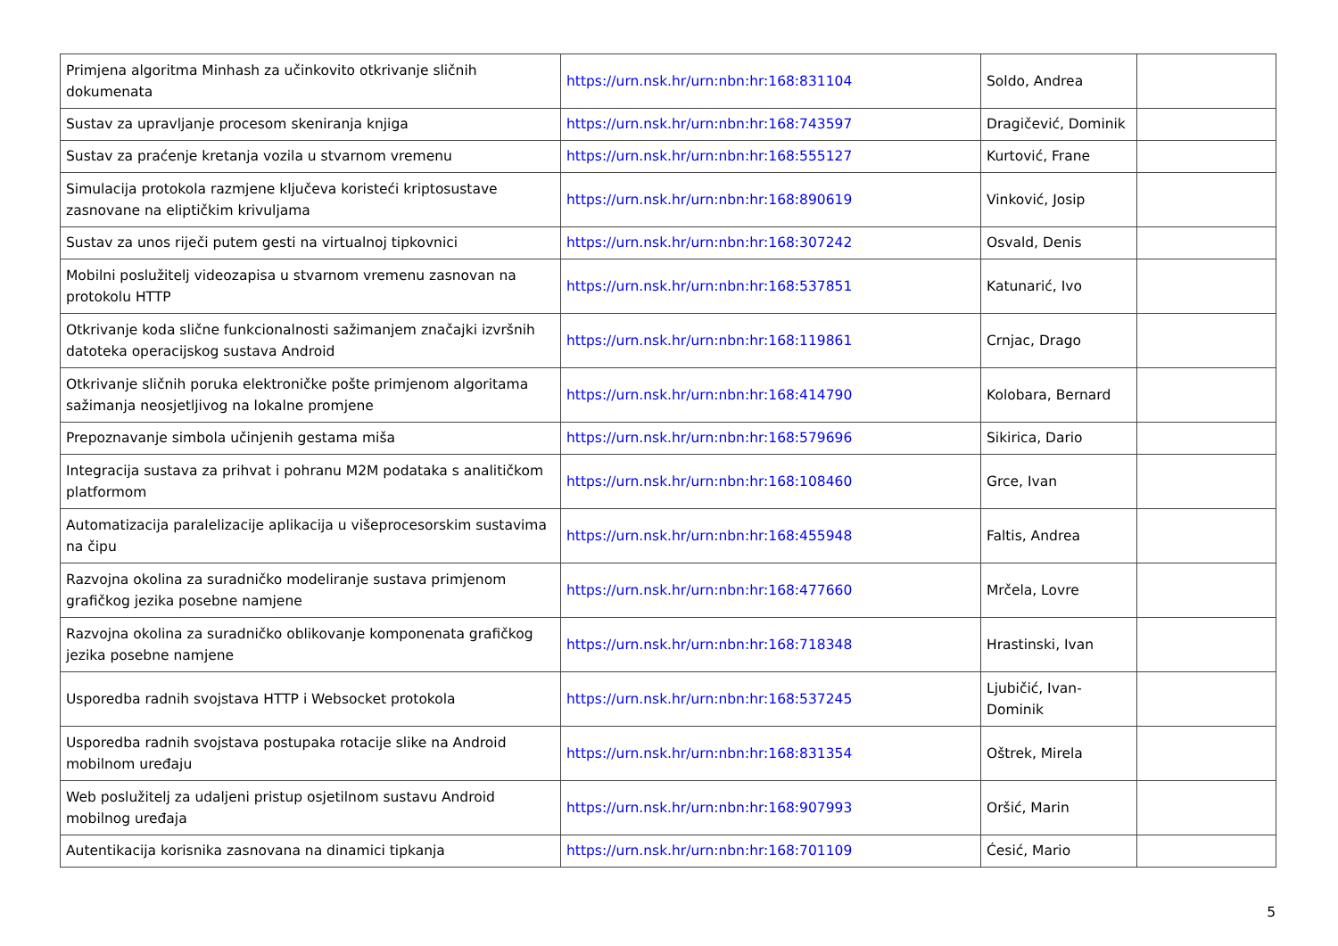| Primjena algoritma Minhash za učinkovito otkrivanje sličnih dokumenata | https://urn.nsk.hr/urn:nbn:hr:168:831104 | Soldo, Andrea | |
| Sustav za upravljanje procesom skeniranja knjiga | https://urn.nsk.hr/urn:nbn:hr:168:743597 | Dragičević, Dominik | |
| Sustav za praćenje kretanja vozila u stvarnom vremenu | https://urn.nsk.hr/urn:nbn:hr:168:555127 | Kurtović, Frane | |
| Simulacija protokola razmjene ključeva koristeći kriptosustave zasnovane na eliptičkim krivuljama | https://urn.nsk.hr/urn:nbn:hr:168:890619 | Vinković, Josip | |
| Sustav za unos riječi putem gesti na virtualnoj tipkovnici | https://urn.nsk.hr/urn:nbn:hr:168:307242 | Osvald, Denis | |
| Mobilni poslužitelj videozapisa u stvarnom vremenu zasnovan na protokolu HTTP | https://urn.nsk.hr/urn:nbn:hr:168:537851 | Katunarić, Ivo | |
| Otkrivanje koda slične funkcionalnosti sažimanjem značajki izvršnih datoteka operacijskog sustava Android | https://urn.nsk.hr/urn:nbn:hr:168:119861 | Crnjac, Drago | |
| Otkrivanje sličnih poruka elektroničke pošte primjenom algoritama sažimanja neosjetljivog na lokalne promjene | https://urn.nsk.hr/urn:nbn:hr:168:414790 | Kolobara, Bernard | |
| Prepoznavanje simbola učinjenih gestama miša | https://urn.nsk.hr/urn:nbn:hr:168:579696 | Sikirica, Dario | |
| Integracija sustava za prihvat i pohranu M2M podataka s analitičkom platformom | https://urn.nsk.hr/urn:nbn:hr:168:108460 | Grce, Ivan | |
| Automatizacija paralelizacije aplikacija u višeprocesorskim sustavima na čipu | https://urn.nsk.hr/urn:nbn:hr:168:455948 | Faltis, Andrea | |
| Razvojna okolina za suradničko modeliranje sustava primjenom grafičkog jezika posebne namjene | https://urn.nsk.hr/urn:nbn:hr:168:477660 | Mrčela, Lovre | |
| Razvojna okolina za suradničko oblikovanje komponenata grafičkog jezika posebne namjene | https://urn.nsk.hr/urn:nbn:hr:168:718348 | Hrastinski, Ivan | |
| Usporedba radnih svojstava HTTP i Websocket protokola | https://urn.nsk.hr/urn:nbn:hr:168:537245 | Ljubičić, Ivan-Dominik | |
| Usporedba radnih svojstava postupaka rotacije slike na Android mobilnom uređaju | https://urn.nsk.hr/urn:nbn:hr:168:831354 | Oštrek, Mirela | |
| Web poslužitelj za udaljeni pristup osjetilnom sustavu Android mobilnog uređaja | https://urn.nsk.hr/urn:nbn:hr:168:907993 | Oršić, Marin | |
| Autentikacija korisnika zasnovana na dinamici tipkanja | https://urn.nsk.hr/urn:nbn:hr:168:701109 | Ćesić, Mario | |
5